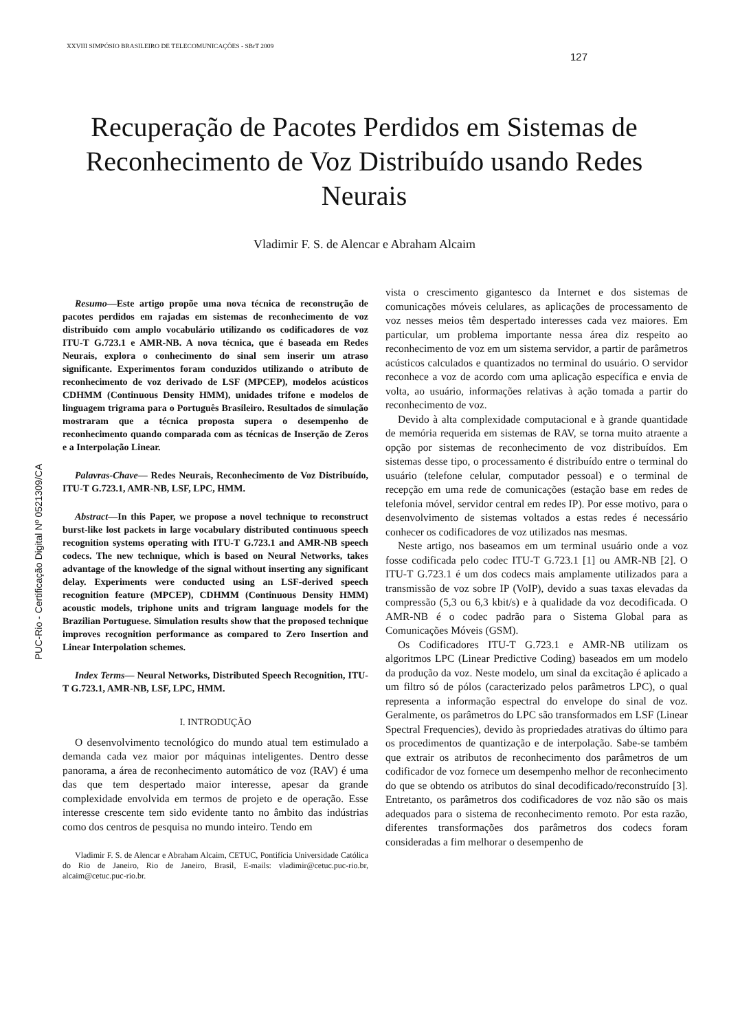XXVIII SIMPÓSIO BRASILEIRO DE TELECOMUNICAÇÕES - SBrT 2009
127
PUC-Rio - Certificação Digital Nº 0521309/CA
Recuperação de Pacotes Perdidos em Sistemas de Reconhecimento de Voz Distribuído usando Redes Neurais
Vladimir F. S. de Alencar e Abraham Alcaim
Resumo—Este artigo propõe uma nova técnica de reconstrução de pacotes perdidos em rajadas em sistemas de reconhecimento de voz distribuído com amplo vocabulário utilizando os codificadores de voz ITU-T G.723.1 e AMR-NB. A nova técnica, que é baseada em Redes Neurais, explora o conhecimento do sinal sem inserir um atraso significante. Experimentos foram conduzidos utilizando o atributo de reconhecimento de voz derivado de LSF (MPCEP), modelos acústicos CDHMM (Continuous Density HMM), unidades trifone e modelos de linguagem trigrama para o Português Brasileiro. Resultados de simulação mostraram que a técnica proposta supera o desempenho de reconhecimento quando comparada com as técnicas de Inserção de Zeros e a Interpolação Linear.
Palavras-Chave— Redes Neurais, Reconhecimento de Voz Distribuído, ITU-T G.723.1, AMR-NB, LSF, LPC, HMM.
Abstract—In this Paper, we propose a novel technique to reconstruct burst-like lost packets in large vocabulary distributed continuous speech recognition systems operating with ITU-T G.723.1 and AMR-NB speech codecs. The new technique, which is based on Neural Networks, takes advantage of the knowledge of the signal without inserting any significant delay. Experiments were conducted using an LSF-derived speech recognition feature (MPCEP), CDHMM (Continuous Density HMM) acoustic models, triphone units and trigram language models for the Brazilian Portuguese. Simulation results show that the proposed technique improves recognition performance as compared to Zero Insertion and Linear Interpolation schemes.
Index Terms— Neural Networks, Distributed Speech Recognition, ITU-T G.723.1, AMR-NB, LSF, LPC, HMM.
I. INTRODUÇÃO
O desenvolvimento tecnológico do mundo atual tem estimulado a demanda cada vez maior por máquinas inteligentes. Dentro desse panorama, a área de reconhecimento automático de voz (RAV) é uma das que tem despertado maior interesse, apesar da grande complexidade envolvida em termos de projeto e de operação. Esse interesse crescente tem sido evidente tanto no âmbito das indústrias como dos centros de pesquisa no mundo inteiro. Tendo em
Vladimir F. S. de Alencar e Abraham Alcaim, CETUC, Pontifícia Universidade Católica do Rio de Janeiro, Rio de Janeiro, Brasil, E-mails: vladimir@cetuc.puc-rio.br, alcaim@cetuc.puc-rio.br.
vista o crescimento gigantesco da Internet e dos sistemas de comunicações móveis celulares, as aplicações de processamento de voz nesses meios têm despertado interesses cada vez maiores. Em particular, um problema importante nessa área diz respeito ao reconhecimento de voz em um sistema servidor, a partir de parâmetros acústicos calculados e quantizados no terminal do usuário. O servidor reconhece a voz de acordo com uma aplicação específica e envia de volta, ao usuário, informações relativas à ação tomada a partir do reconhecimento de voz.
Devido à alta complexidade computacional e à grande quantidade de memória requerida em sistemas de RAV, se torna muito atraente a opção por sistemas de reconhecimento de voz distribuídos. Em sistemas desse tipo, o processamento é distribuído entre o terminal do usuário (telefone celular, computador pessoal) e o terminal de recepção em uma rede de comunicações (estação base em redes de telefonia móvel, servidor central em redes IP). Por esse motivo, para o desenvolvimento de sistemas voltados a estas redes é necessário conhecer os codificadores de voz utilizados nas mesmas.
Neste artigo, nos baseamos em um terminal usuário onde a voz fosse codificada pelo codec ITU-T G.723.1 [1] ou AMR-NB [2]. O ITU-T G.723.1 é um dos codecs mais amplamente utilizados para a transmissão de voz sobre IP (VoIP), devido a suas taxas elevadas da compressão (5,3 ou 6,3 kbit/s) e à qualidade da voz decodificada. O AMR-NB é o codec padrão para o Sistema Global para as Comunicações Móveis (GSM).
Os Codificadores ITU-T G.723.1 e AMR-NB utilizam os algoritmos LPC (Linear Predictive Coding) baseados em um modelo da produção da voz. Neste modelo, um sinal da excitação é aplicado a um filtro só de pólos (caracterizado pelos parâmetros LPC), o qual representa a informação espectral do envelope do sinal de voz. Geralmente, os parâmetros do LPC são transformados em LSF (Linear Spectral Frequencies), devido às propriedades atrativas do último para os procedimentos de quantização e de interpolação. Sabe-se também que extrair os atributos de reconhecimento dos parâmetros de um codificador de voz fornece um desempenho melhor de reconhecimento do que se obtendo os atributos do sinal decodificado/reconstruído [3]. Entretanto, os parâmetros dos codificadores de voz não são os mais adequados para o sistema de reconhecimento remoto. Por esta razão, diferentes transformações dos parâmetros dos codecs foram consideradas a fim melhorar o desempenho de